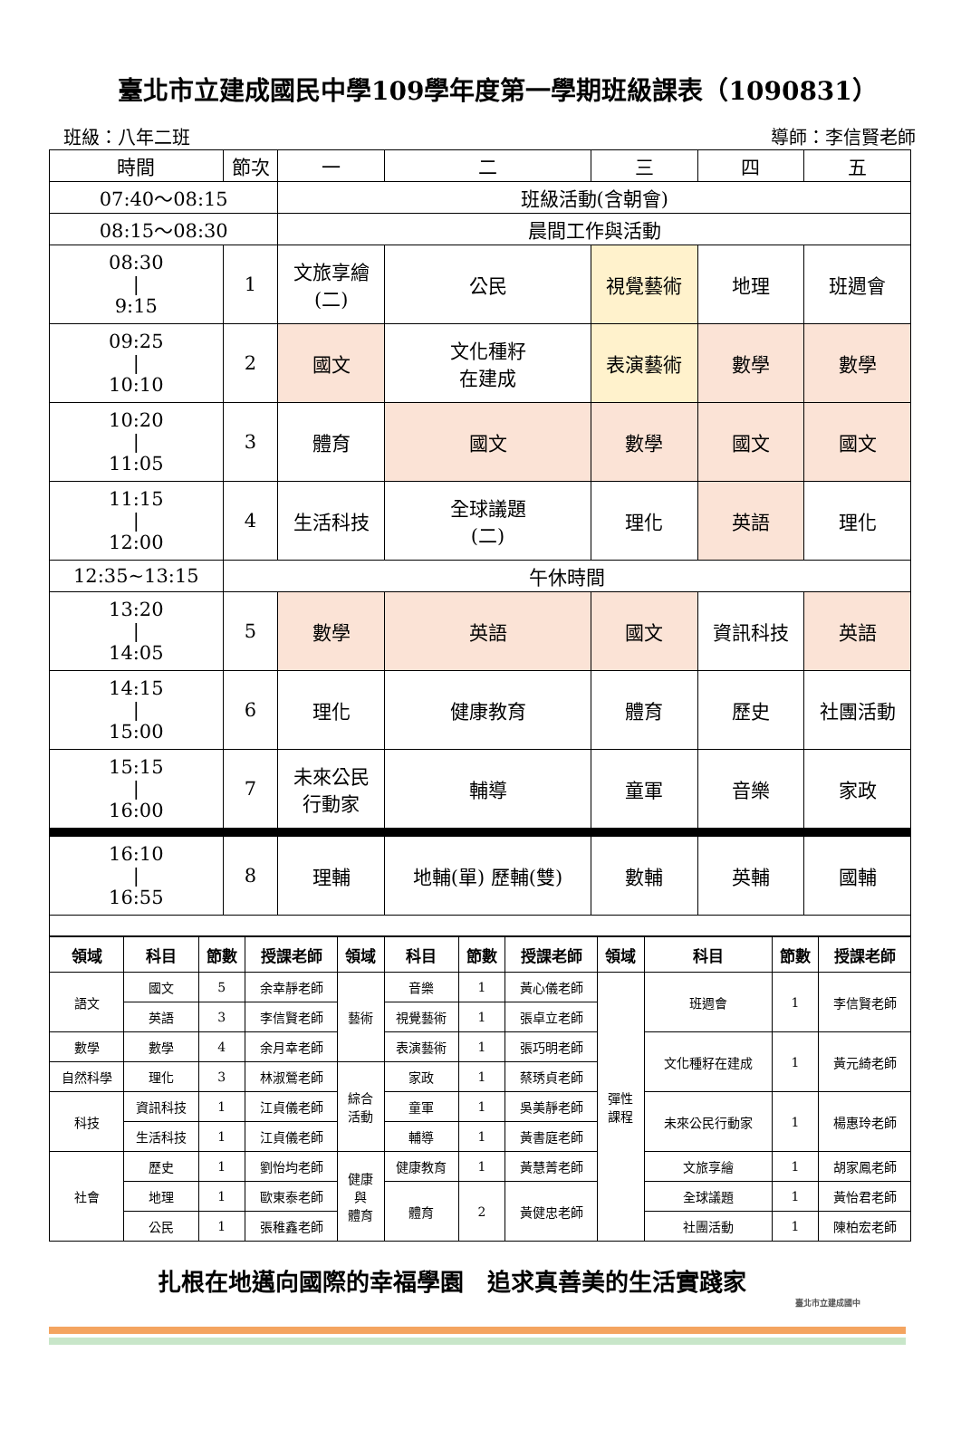臺北市立建成國民中學109學年度第一學期班級課表（1090831）
班級：八年二班 導師：李信賢老師
| 時間 | 節次 | 一 | 二 | 三 | 四 | 五 |
| 07:40～08:15 | | 班級活動(含朝會) | | | | |
| 08:15～08:30 | | 晨間工作與活動 | | | | |
| 08:30 / 9:15 | 1 | 文旅享繪 (二) | 公民 | 視覺藝術 | 地理 | 班週會 |
| 09:25 / 10:10 | 2 | 國文 | 文化種籽 在建成 | 表演藝術 | 數學 | 數學 |
| 10:20 / 11:05 | 3 | 體育 | 國文 | 數學 | 國文 | 國文 |
| 11:15 / 12:00 | 4 | 生活科技 | 全球議題 (二) | 理化 | 英語 | 理化 |
| 12:35~13:15 | 午休時間 | | | | | |
| 13:20 / 14:05 | 5 | 數學 | 英語 | 國文 | 資訊科技 | 英語 |
| 14:15 / 15:00 | 6 | 理化 | 健康教育 | 體育 | 歷史 | 社團活動 |
| 15:15 / 16:00 | 7 | 未來公民 行動家 | 輔導 | 童軍 | 音樂 | 家政 |
| 16:10 / 16:55 | 8 | 理輔 | 地輔(單) 歷輔(雙) | 數輔 | 英輔 | 國輔 |
| 領域 | 科目 | 節數 | 授課老師 | 領域 | 科目 | 節數 | 授課老師 | 領域 | 科目 | 節數 | 授課老師 |
| --- | --- | --- | --- | --- | --- | --- | --- | --- | --- | --- | --- |
| 語文 | 國文 | 5 | 余幸靜老師 | 藝術 | 音樂 | 1 | 黃心儀老師 | 彈性 課程 | 班週會 | 1 | 李信賢老師 |
| | 英語 | 3 | 李信賢老師 | | 視覺藝術 | 1 | 張卓立老師 | | | | |
| 數學 | 數學 | 4 | 余月幸老師 | | 表演藝術 | 1 | 張巧明老師 | | 文化種籽在建成 | 1 | 黃元綺老師 |
| 自然科學 | 理化 | 3 | 林淑鶯老師 | 綜合 活動 | 家政 | 1 | 蔡琇貞老師 | | | | |
| 科技 | 資訊科技 | 1 | 江貞儀老師 | | 童軍 | 1 | 吳美靜老師 | | 未來公民行動家 | 1 | 楊惠玲老師 |
| | 生活科技 | 1 | 江貞儀老師 | | 輔導 | 1 | 黃書庭老師 | | | | |
| 社會 | 歷史 | 1 | 劉怡均老師 | 健康 與 體育 | 健康教育 | 1 | 黃慧菁老師 | | 文旅享繪 | 1 | 胡家鳳老師 |
| | 地理 | 1 | 歐東泰老師 | | 體育 | 2 | 黃健忠老師 | | 全球議題 | 1 | 黃怡君老師 |
| | 公民 | 1 | 張稚鑫老師 | | | | | | 社團活動 | 1 | 陳柏宏老師 |
扎根在地邁向國際的幸福學園　追求真善美的生活實踐家
臺北市立建成國中